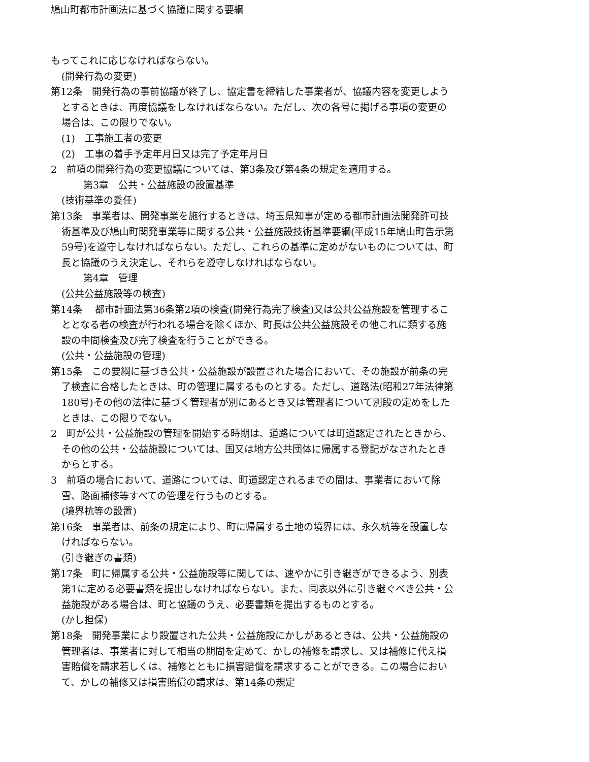鳩山町都市計画法に基づく協議に関する要綱
もってこれに応じなければならない。
(開発行為の変更)
第12条　開発行為の事前協議が終了し、協定書を締結した事業者が、協議内容を変更しようとするときは、再度協議をしなければならない。ただし、次の各号に掲げる事項の変更の場合は、この限りでない。
(1)　工事施工者の変更
(2)　工事の着手予定年月日又は完了予定年月日
2　前項の開発行為の変更協議については、第3条及び第4条の規定を適用する。
第3章　公共・公益施設の設置基準
(技術基準の委任)
第13条　事業者は、開発事業を施行するときは、埼玉県知事が定める都市計画法開発許可技術基準及び鳩山町関発事業等に関する公共・公益施設技術基準要綱(平成15年鳩山町告示第59号)を遵守しなければならない。ただし、これらの基準に定めがないものについては、町長と協議のうえ決定し、それらを遵守しなければならない。
第4章　管理
(公共公益施設等の検査)
第14条　 都市計画法第36条第2項の検査(開発行為完了検査)又は公共公益施設を管理することとなる者の検査が行われる場合を除くほか、町長は公共公益施設その他これに類する施設の中間検査及び完了検査を行うことができる。
(公共・公益施設の管理)
第15条　この要綱に基づき公共・公益施設が設置された場合において、その施設が前条の完了検査に合格したときは、町の管理に属するものとする。ただし、道路法(昭和27年法律第180号)その他の法律に基づく管理者が別にあるとき又は管理者について別段の定めをしたときは、この限りでない。
2　町が公共・公益施設の管理を開始する時期は、道路については町道認定されたときから、その他の公共・公益施設については、国又は地方公共団体に帰属する登記がなされたときからとする。
3　前項の場合において、道路については、町道認定されるまでの間は、事業者において除雪、路面補修等すべての管理を行うものとする。
(境界杭等の設置)
第16条　事業者は、前条の規定により、町に帰属する土地の境界には、永久杭等を設置しなければならない。
(引き継ぎの書類)
第17条　町に帰属する公共・公益施設等に関しては、速やかに引き継ぎができるよう、別表第1に定める必要書類を提出しなければならない。また、同表以外に引き継ぐべき公共・公益施設がある場合は、町と協議のうえ、必要書類を提出するものとする。
(かし担保)
第18条　開発事業により設置された公共・公益施設にかしがあるときは、公共・公益施設の管理者は、事業者に対して相当の期間を定めて、かしの補修を請求し、又は補修に代え損害賠償を請求若しくは、補修とともに損害賠償を請求することができる。この場合において、かしの補修又は損害賠償の請求は、第14条の規定